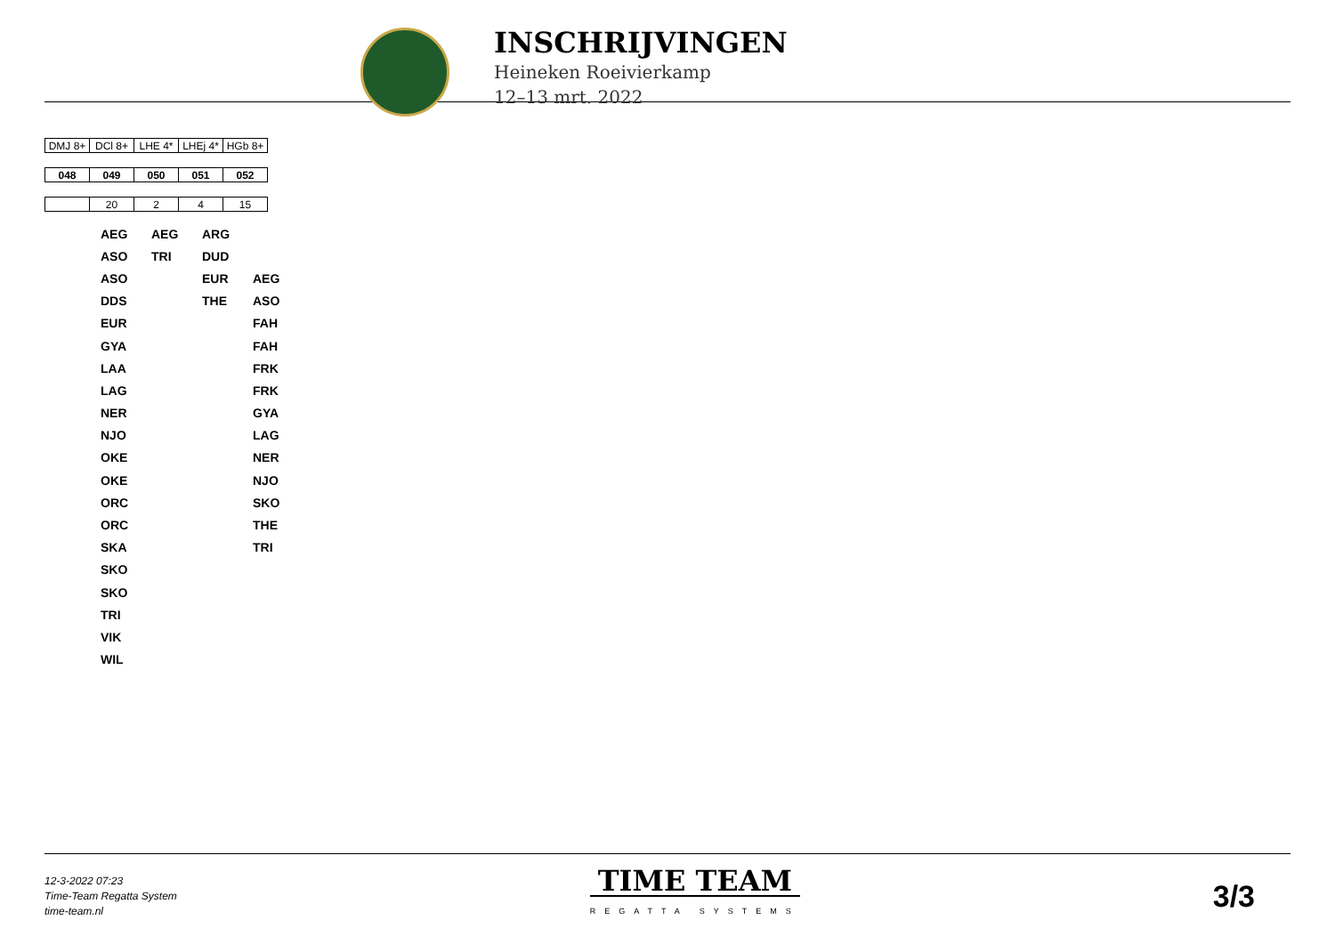INSCHRIJVINGEN
Heineken Roeivierkamp
12–13 mrt. 2022
| DMJ 8+ | DCl 8+ | LHE 4* | LHEj 4* | HGb 8+ |
| 048 | 049 | 050 | 051 | 052 |
| | 20 | 2 | 4 | 15 |
| | AEG | AEG | ARG | |
| | ASO | TRI | DUD | |
| | ASO | | EUR | AEG |
| | DDS | | THE | ASO |
| | EUR | | | FAH |
| | GYA | | | FAH |
| | LAA | | | FRK |
| | LAG | | | FRK |
| | NER | | | GYA |
| | NJO | | | LAG |
| | OKE | | | NER |
| | OKE | | | NJO |
| | ORC | | | SKO |
| | ORC | | | THE |
| | SKA | | | TRI |
| | SKO | | | |
| | SKO | | | |
| | TRI | | | |
| | VIK | | | |
| | WIL | | | |
12-3-2022 07:23
Time-Team Regatta System
time-team.nl
TIME TEAM
REGATTA SYSTEMS
3/3